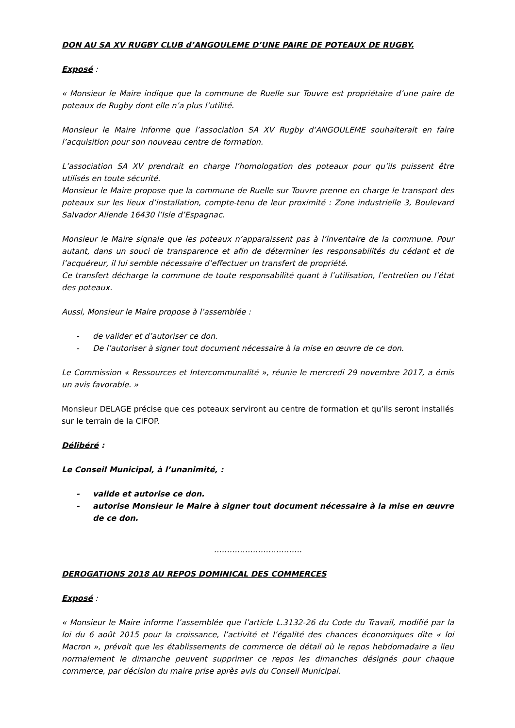DON AU SA XV RUGBY CLUB d’ANGOULEME D’UNE PAIRE DE POTEAUX DE RUGBY.
Exposé :
« Monsieur le Maire indique que la commune de Ruelle sur Touvre est propriétaire d’une paire de poteaux de Rugby dont elle n’a plus l’utilité.
Monsieur le Maire informe que l’association SA XV Rugby d’ANGOULEME souhaiterait en faire l’acquisition pour son nouveau centre de formation.
L’association SA XV prendrait en charge l’homologation des poteaux pour qu’ils puissent être utilisés en toute sécurité.
Monsieur le Maire propose que la commune de Ruelle sur Touvre prenne en charge le transport des poteaux sur les lieux d’installation, compte-tenu de leur proximité : Zone industrielle 3, Boulevard Salvador Allende 16430 l’Isle d’Espagnac.
Monsieur le Maire signale que les poteaux n’apparaissent pas à l’inventaire de la commune. Pour autant, dans un souci de transparence et afin de déterminer les responsabilités du cédant et de l’acquéreur, il lui semble nécessaire d’effectuer un transfert de propriété.
Ce transfert décharge la commune de toute responsabilité quant à l’utilisation, l’entretien ou l’état des poteaux.
Aussi, Monsieur le Maire propose à l’assemblée :
- de valider et d’autoriser ce don.
- De l’autoriser à signer tout document nécessaire à la mise en œuvre de ce don.
Le Commission « Ressources et Intercommunalité », réunie le mercredi 29 novembre 2017, a émis un avis favorable. »
Monsieur DELAGE précise que ces poteaux serviront au centre de formation et qu’ils seront installés sur le terrain de la CIFOP.
Délibéré :
Le Conseil Municipal, à l’unanimité, :
- valide et autorise ce don.
- autorise Monsieur le Maire à signer tout document nécessaire à la mise en œuvre de ce don.
…………………………….
DEROGATIONS 2018 AU REPOS DOMINICAL DES COMMERCES
Exposé :
« Monsieur le Maire informe l’assemblée que l’article L.3132-26 du Code du Travail, modifié par la loi du 6 août 2015 pour la croissance, l’activité et l’égalité des chances économiques dite « loi Macron », prévoit que les établissements de commerce de détail où le repos hebdomadaire a lieu normalement le dimanche peuvent supprimer ce repos les dimanches désignés pour chaque commerce, par décision du maire prise après avis du Conseil Municipal.